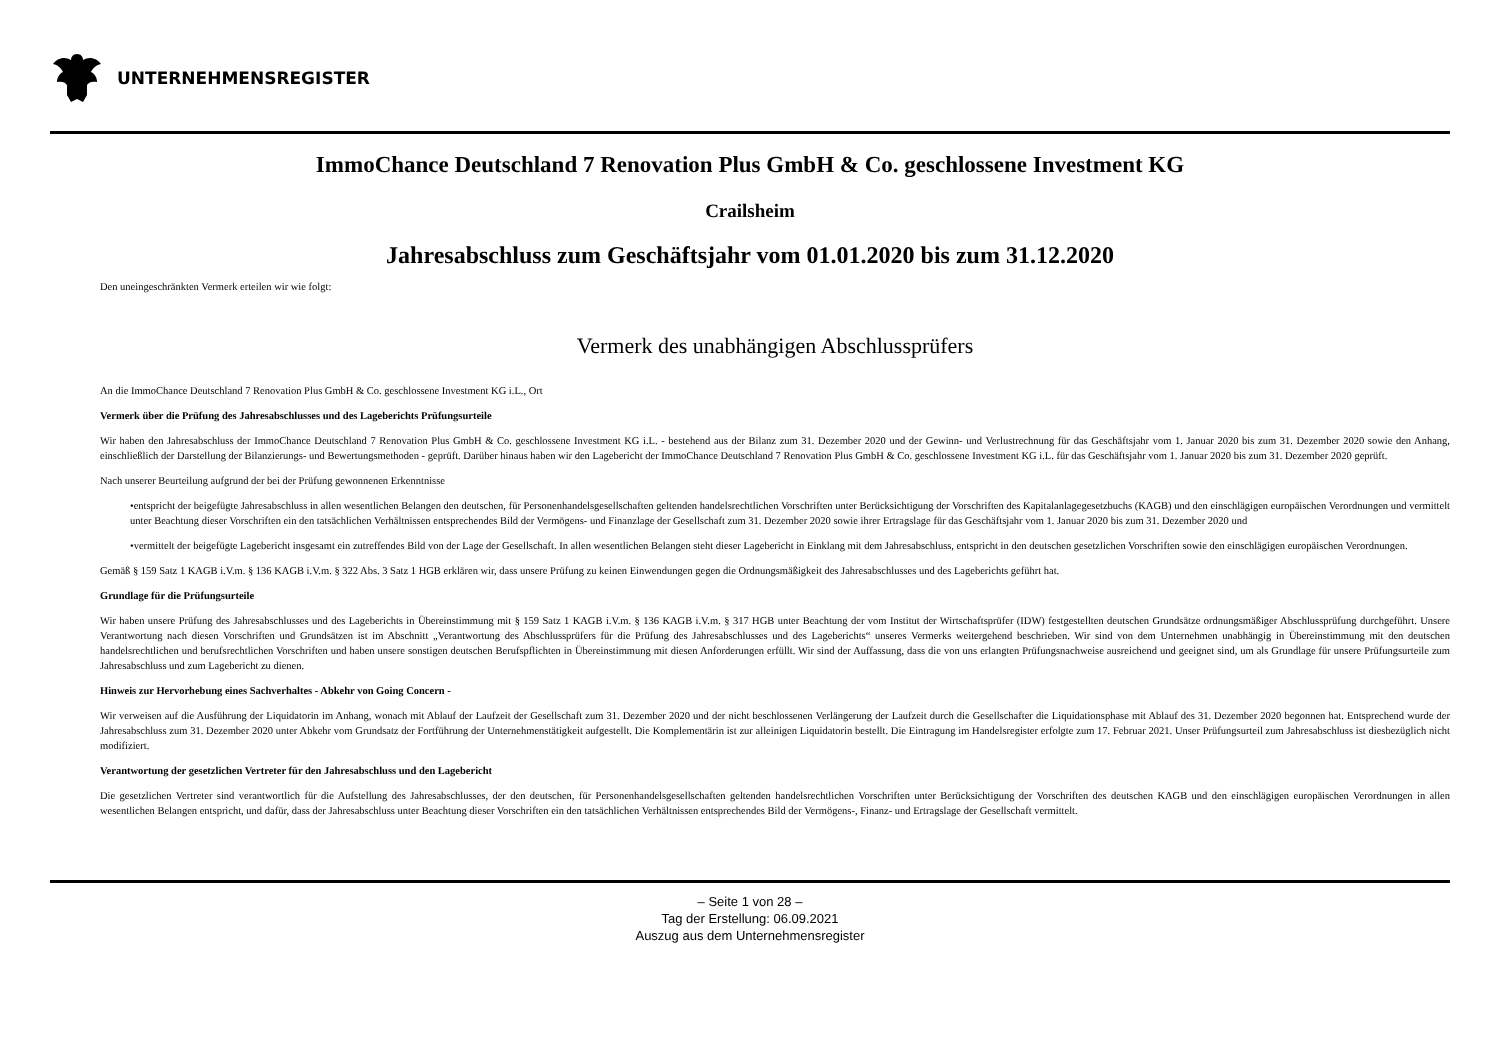UNTERNEHMENSREGISTER
ImmoChance Deutschland 7 Renovation Plus GmbH & Co. geschlossene Investment KG
Crailsheim
Jahresabschluss zum Geschäftsjahr vom 01.01.2020 bis zum 31.12.2020
Den uneingeschränkten Vermerk erteilen wir wie folgt:
Vermerk des unabhängigen Abschlussprüfers
An die ImmoChance Deutschland 7 Renovation Plus GmbH & Co. geschlossene Investment KG i.L., Ort
Vermerk über die Prüfung des Jahresabschlusses und des Lageberichts Prüfungsurteile
Wir haben den Jahresabschluss der ImmoChance Deutschland 7 Renovation Plus GmbH & Co. geschlossene Investment KG i.L. - bestehend aus der Bilanz zum 31. Dezember 2020 und der Gewinn- und Verlustrechnung für das Geschäftsjahr vom 1. Januar 2020 bis zum 31. Dezember 2020 sowie den Anhang, einschließlich der Darstellung der Bilanzierungs- und Bewertungsmethoden - geprüft. Darüber hinaus haben wir den Lagebericht der ImmoChance Deutschland 7 Renovation Plus GmbH & Co. geschlossene Investment KG i.L. für das Geschäftsjahr vom 1. Januar 2020 bis zum 31. Dezember 2020 geprüft.
Nach unserer Beurteilung aufgrund der bei der Prüfung gewonnenen Erkenntnisse
•entspricht der beigefügte Jahresabschluss in allen wesentlichen Belangen den deutschen, für Personenhandelsgesellschaften geltenden handelsrechtlichen Vorschriften unter Berücksichtigung der Vorschriften des Kapitalanlagegesetzbuchs (KAGB) und den einschlägigen europäischen Verordnungen und vermittelt unter Beachtung dieser Vorschriften ein den tatsächlichen Verhältnissen entsprechendes Bild der Vermögens- und Finanzlage der Gesellschaft zum 31. Dezember 2020 sowie ihrer Ertragslage für das Geschäftsjahr vom 1. Januar 2020 bis zum 31. Dezember 2020 und
•vermittelt der beigefügte Lagebericht insgesamt ein zutreffendes Bild von der Lage der Gesellschaft. In allen wesentlichen Belangen steht dieser Lagebericht in Einklang mit dem Jahresabschluss, entspricht in den deutschen gesetzlichen Vorschriften sowie den einschlägigen europäischen Verordnungen.
Gemäß § 159 Satz 1 KAGB i.V.m. § 136 KAGB i.V.m. § 322 Abs. 3 Satz 1 HGB erklären wir, dass unsere Prüfung zu keinen Einwendungen gegen die Ordnungsmäßigkeit des Jahresabschlusses und des Lageberichts geführt hat.
Grundlage für die Prüfungsurteile
Wir haben unsere Prüfung des Jahresabschlusses und des Lageberichts in Übereinstimmung mit § 159 Satz 1 KAGB i.V.m. § 136 KAGB i.V.m. § 317 HGB unter Beachtung der vom Institut der Wirtschaftsprüfer (IDW) festgestellten deutschen Grundsätze ordnungsmäßiger Abschlussprüfung durchgeführt. Unsere Verantwortung nach diesen Vorschriften und Grundsätzen ist im Abschnitt „Verantwortung des Abschlussprüfers für die Prüfung des Jahresabschlusses und des Lageberichts“ unseres Vermerks weitergehend beschrieben. Wir sind von dem Unternehmen unabhängig in Übereinstimmung mit den deutschen handelsrechtlichen und berufsrechtlichen Vorschriften und haben unsere sonstigen deutschen Berufspflichten in Übereinstimmung mit diesen Anforderungen erfüllt. Wir sind der Auffassung, dass die von uns erlangten Prüfungsnachweise ausreichend und geeignet sind, um als Grundlage für unsere Prüfungsurteile zum Jahresabschluss und zum Lagebericht zu dienen.
Hinweis zur Hervorhebung eines Sachverhaltes - Abkehr von Going Concern -
Wir verweisen auf die Ausführung der Liquidatorin im Anhang, wonach mit Ablauf der Laufzeit der Gesellschaft zum 31. Dezember 2020 und der nicht beschlossenen Verlängerung der Laufzeit durch die Gesellschafter die Liquidationsphase mit Ablauf des 31. Dezember 2020 begonnen hat. Entsprechend wurde der Jahresabschluss zum 31. Dezember 2020 unter Abkehr vom Grundsatz der Fortführung der Unternehmenstätigkeit aufgestellt. Die Komplementärin ist zur alleinigen Liquidatorin bestellt. Die Eintragung im Handelsregister erfolgte zum 17. Februar 2021. Unser Prüfungsurteil zum Jahresabschluss ist diesbezüglich nicht modifiziert.
Verantwortung der gesetzlichen Vertreter für den Jahresabschluss und den Lagebericht
Die gesetzlichen Vertreter sind verantwortlich für die Aufstellung des Jahresabschlusses, der den deutschen, für Personenhandelsgesellschaften geltenden handelsrechtlichen Vorschriften unter Berücksichtigung der Vorschriften des deutschen KAGB und den einschlägigen europäischen Verordnungen in allen wesentlichen Belangen entspricht, und dafür, dass der Jahresabschluss unter Beachtung dieser Vorschriften ein den tatsächlichen Verhältnissen entsprechendes Bild der Vermögens-, Finanz- und Ertragslage der Gesellschaft vermittelt.
– Seite 1 von 28 –
Tag der Erstellung: 06.09.2021
Auszug aus dem Unternehmensregister